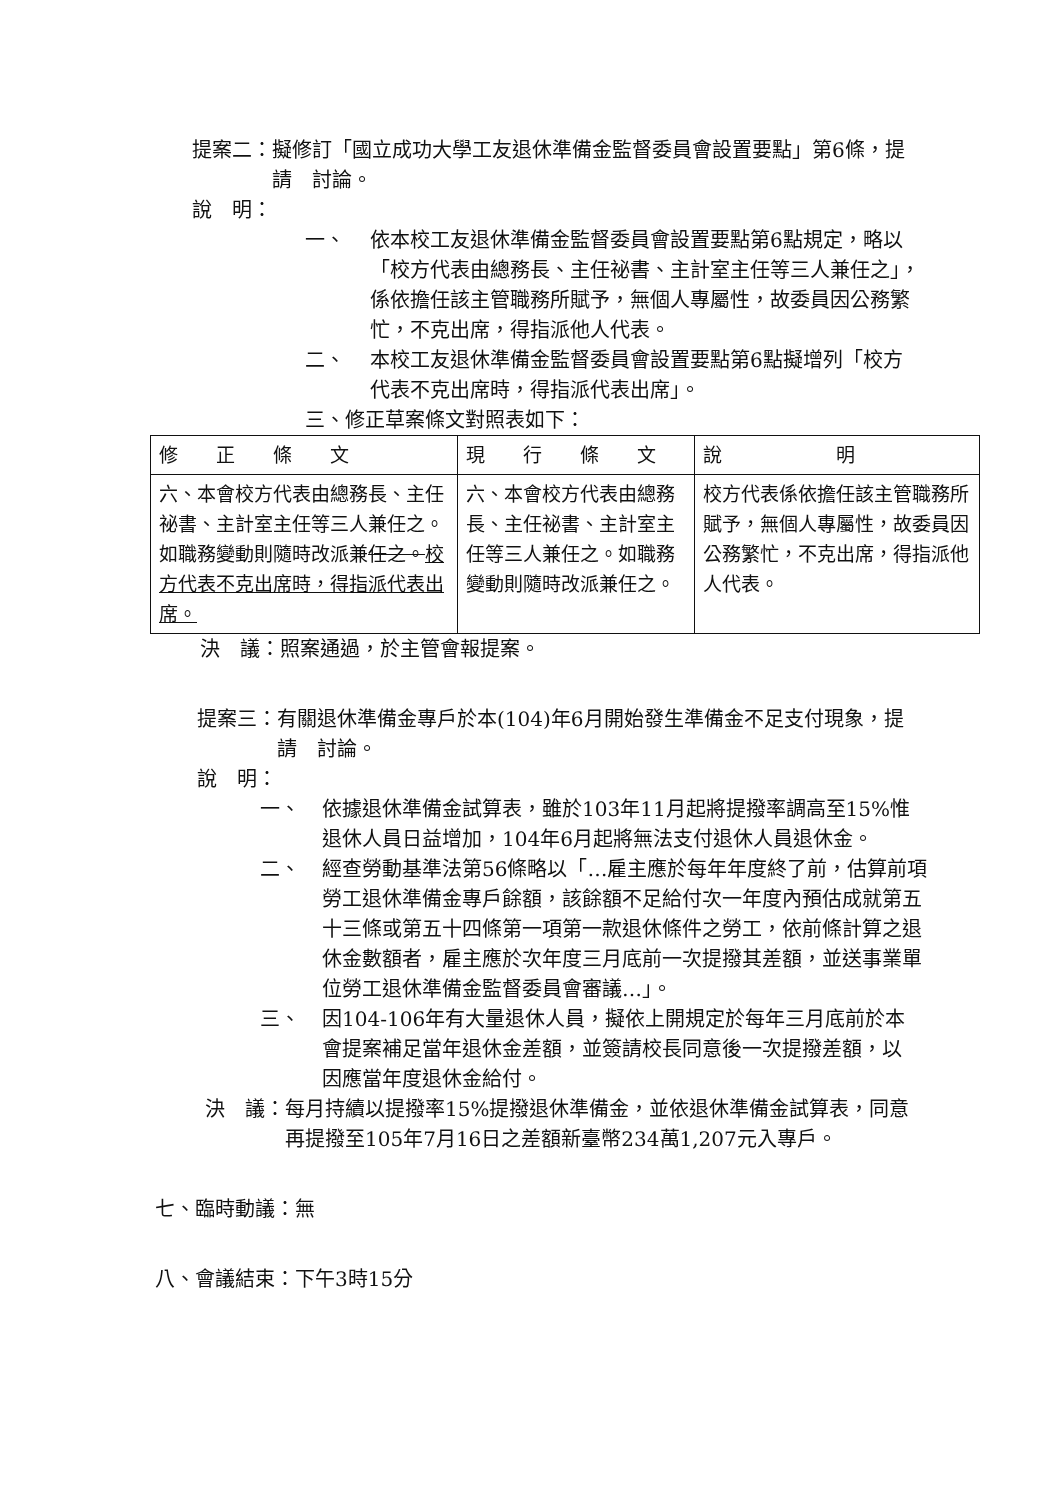提案二： 擬修訂「國立成功大學工友退休準備金監督委員會設置要點」第6條，提請　討論。
說　明：
一、 依本校工友退休準備金監督委員會設置要點第6點規定，略以「校方代表由總務長、主任祕書、主計室主任等三人兼任之」，係依擔任該主管職務所賦予，無個人專屬性，故委員因公務繁忙，不克出席，得指派他人代表。
二、 本校工友退休準備金監督委員會設置要點第6點擬增列「校方代表不克出席時，得指派代表出席」。
三、修正草案條文對照表如下：
| 修 正 條 文 | 現 行 條 文 | 說 明 |
| --- | --- | --- |
| 六、本會校方代表由總務長、主任祕書、主計室主任等三人兼任之。如職務變動則隨時改派兼 任之。 校方代表不克出席時，得指派代表出席。 | 六、本會校方代表由總務長、主任祕書、主計室主任等三人兼任之。如職務變動則隨時改派兼任之。 | 校方代表係依擔任該主管職務所賦予，無個人專屬性，故委員因公務繁忙，不克出席，得指派他人代表。 |
決　議：照案通過，於主管會報提案。
提案三： 有關退休準備金專戶於本(104)年6月開始發生準備金不足支付現象，提請　討論。
說　明：
一、 依據退休準備金試算表，雖於103年11月起將提撥率調高至15%惟退休人員日益增加，104年6月起將無法支付退休人員退休金。
二、 經查勞動基準法第56條略以「…雇主應於每年年度終了前，估算前項勞工退休準備金專戶餘額，該餘額不足給付次一年度內預估成就第五十三條或第五十四條第一項第一款退休條件之勞工，依前條計算之退休金數額者，雇主應於次年度三月底前一次提撥其差額，並送事業單位勞工退休準備金監督委員會審議…」。
三、 因104-106年有大量退休人員，擬依上開規定於每年三月底前於本會提案補足當年退休金差額，並簽請校長同意後一次提撥差額，以因應當年度退休金給付。
決　議： 每月持續以提撥率15%提撥退休準備金，並依退休準備金試算表，同意再提撥至105年7月16日之差額新臺幣234萬1,207元入專戶。
七、臨時動議：無
八、會議結束：下午3時15分